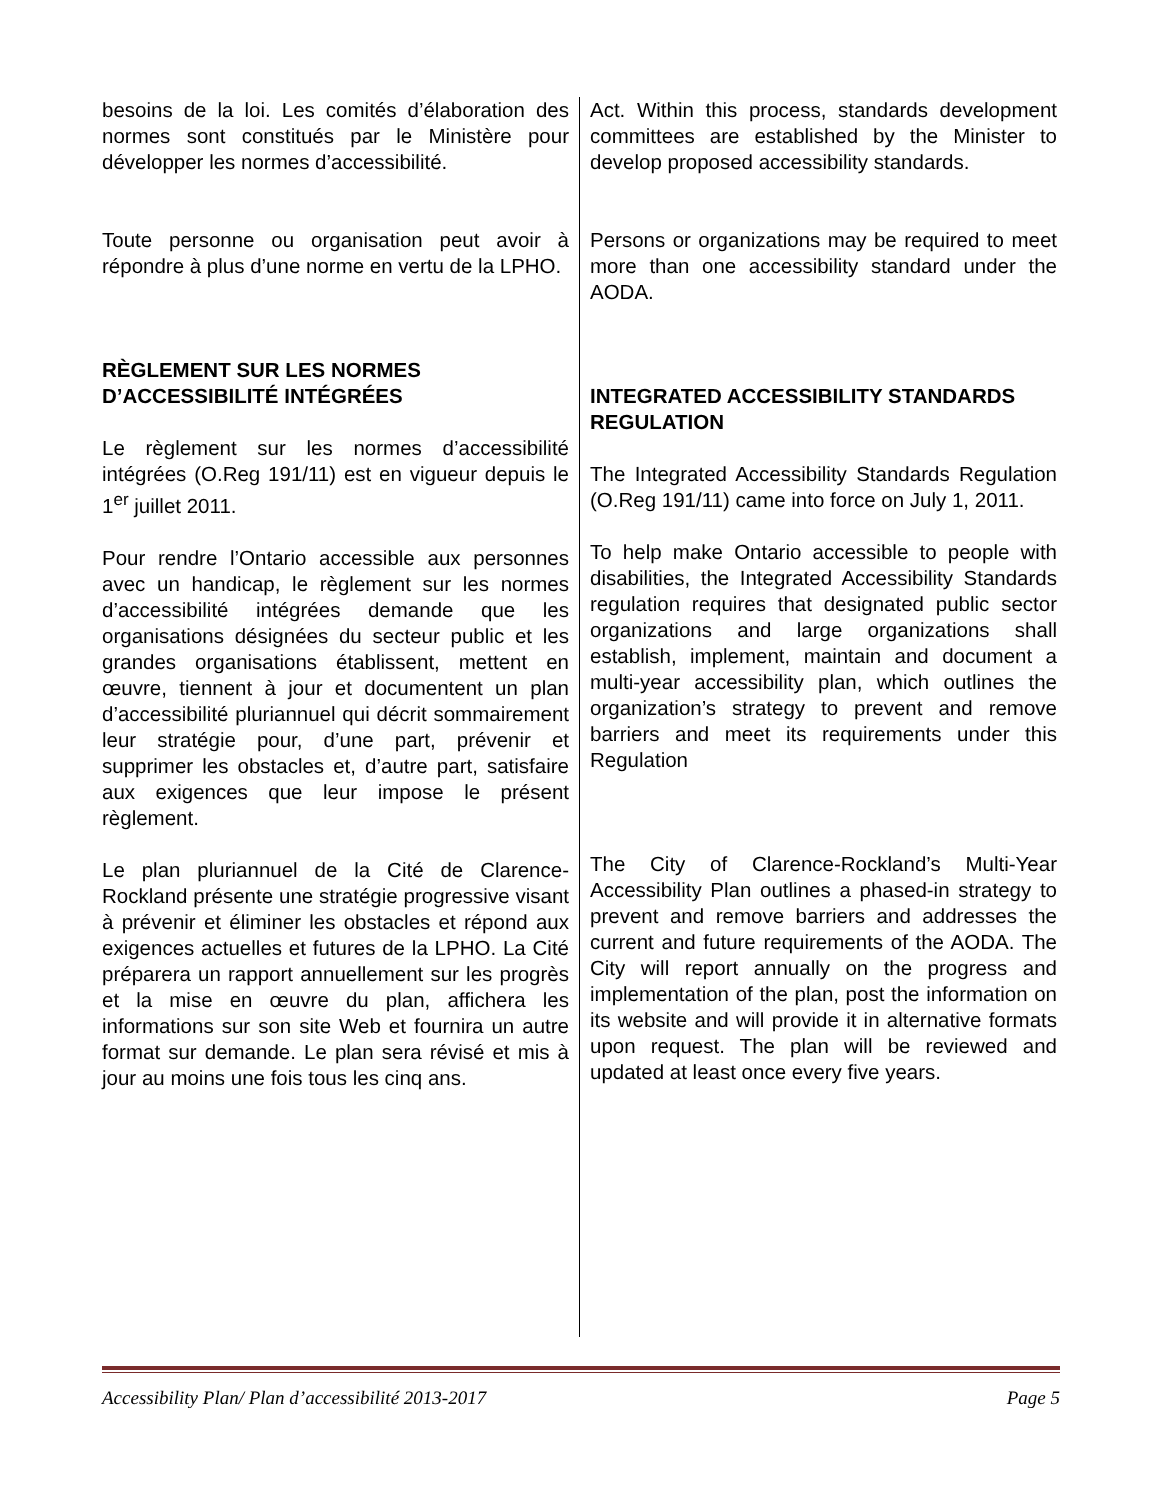besoins de la loi. Les comités d’élaboration des normes sont constitués par le Ministère pour développer les normes d’accessibilité.
Toute personne ou organisation peut avoir à répondre à plus d’une norme en vertu de la LPHO.
RÈGLEMENT SUR LES NORMES D’ACCESSIBILITÉ INTÉGRÉES
Le règlement sur les normes d’accessibilité intégrées (O.Reg 191/11) est en vigueur depuis le 1<sup>er</sup> juillet 2011.
Pour rendre l’Ontario accessible aux personnes avec un handicap, le règlement sur les normes d’accessibilité intégrées demande que les organisations désignées du secteur public et les grandes organisations établissent, mettent en œuvre, tiennent à jour et documentent un plan d’accessibilité pluriannuel qui décrit sommairement leur stratégie pour, d’une part, prévenir et supprimer les obstacles et, d’autre part, satisfaire aux exigences que leur impose le présent règlement.
Le plan pluriannuel de la Cité de Clarence-Rockland présente une stratégie progressive visant à prévenir et éliminer les obstacles et répond aux exigences actuelles et futures de la LPHO. La Cité préparera un rapport annuellement sur les progrès et la mise en œuvre du plan, affichera les informations sur son site Web et fournira un autre format sur demande. Le plan sera révisé et mis à jour au moins une fois tous les cinq ans.
Act. Within this process, standards development committees are established by the Minister to develop proposed accessibility standards.
Persons or organizations may be required to meet more than one accessibility standard under the AODA.
INTEGRATED ACCESSIBILITY STANDARDS REGULATION
The Integrated Accessibility Standards Regulation (O.Reg 191/11) came into force on July 1, 2011.
To help make Ontario accessible to people with disabilities, the Integrated Accessibility Standards regulation requires that designated public sector organizations and large organizations shall establish, implement, maintain and document a multi-year accessibility plan, which outlines the organization’s strategy to prevent and remove barriers and meet its requirements under this Regulation
The City of Clarence-Rockland’s Multi-Year Accessibility Plan outlines a phased-in strategy to prevent and remove barriers and addresses the current and future requirements of the AODA. The City will report annually on the progress and implementation of the plan, post the information on its website and will provide it in alternative formats upon request. The plan will be reviewed and updated at least once every five years.
Accessibility Plan/ Plan d’accessibilité 2013-2017 Page 5